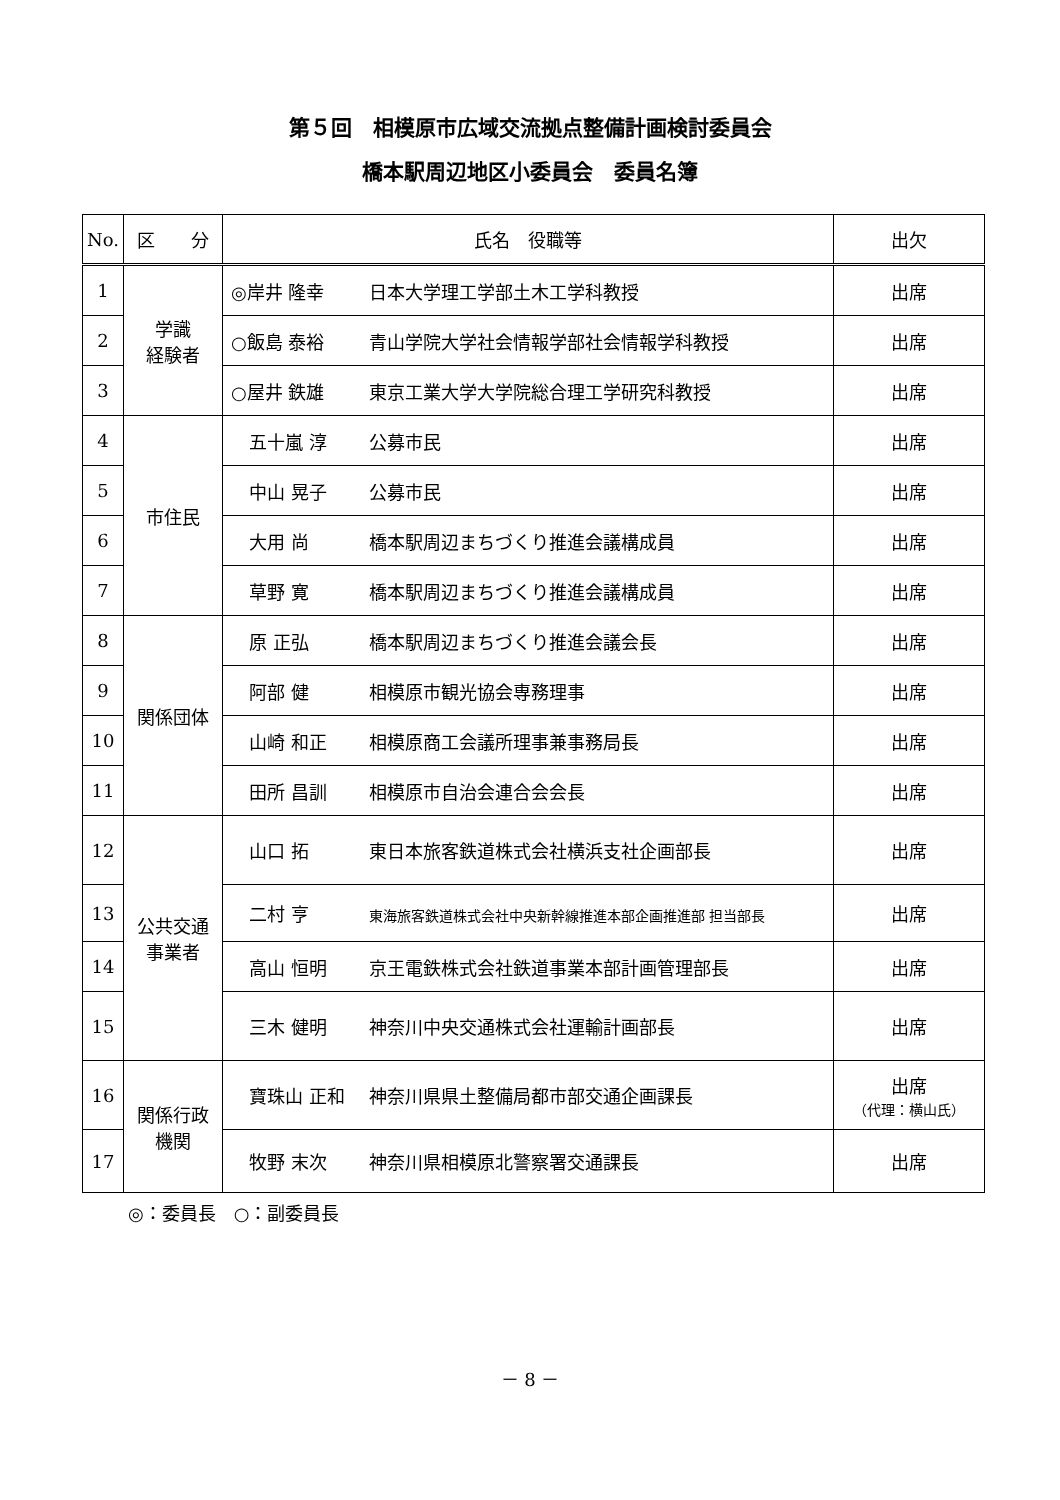第５回　相模原市広域交流拠点整備計画検討委員会
橋本駅周辺地区小委員会　委員名簿
| No. | 区 分 | 氏名 役職等 | 出欠 |
| --- | --- | --- | --- |
| 1 | 学識 経験者 | ◎岸井 隆幸 日本大学理工学部土木工学科教授 | 出席 |
| 2 | | ○飯島 泰裕 青山学院大学社会情報学部社会情報学科教授 | 出席 |
| 3 | | ○屋井 鉄雄 東京工業大学大学院総合理工学研究科教授 | 出席 |
| 4 | 市住民 | 五十嵐 淳 公募市民 | 出席 |
| 5 | | 中山 晃子 公募市民 | 出席 |
| 6 | | 大用 尚 橋本駅周辺まちづくり推進会議構成員 | 出席 |
| 7 | | 草野 寛 橋本駅周辺まちづくり推進会議構成員 | 出席 |
| 8 | 関係団体 | 原 正弘 橋本駅周辺まちづくり推進会議会長 | 出席 |
| 9 | | 阿部 健 相模原市観光協会専務理事 | 出席 |
| 10 | | 山崎 和正 相模原商工会議所理事兼事務局長 | 出席 |
| 11 | | 田所 昌訓 相模原市自治会連合会会長 | 出席 |
| 12 | 公共交通 事業者 | 山口 拓 東日本旅客鉄道株式会社横浜支社企画部長 | 出席 |
| 13 | | 二村 亨 東海旅客鉄道株式会社中央新幹線推進本部企画推進部 担当部長 | 出席 |
| 14 | | 高山 恒明 京王電鉄株式会社鉄道事業本部計画管理部長 | 出席 |
| 15 | | 三木 健明 神奈川中央交通株式会社運輸計画部長 | 出席 |
| 16 | 関係行政 機関 | 寶珠山 正和 神奈川県県土整備局都市部交通企画課長 | 出席 （代理：横山氏） |
| 17 | | 牧野 末次 神奈川県相模原北警察署交通課長 | 出席 |
◎：委員長　○：副委員長
－ 8 －